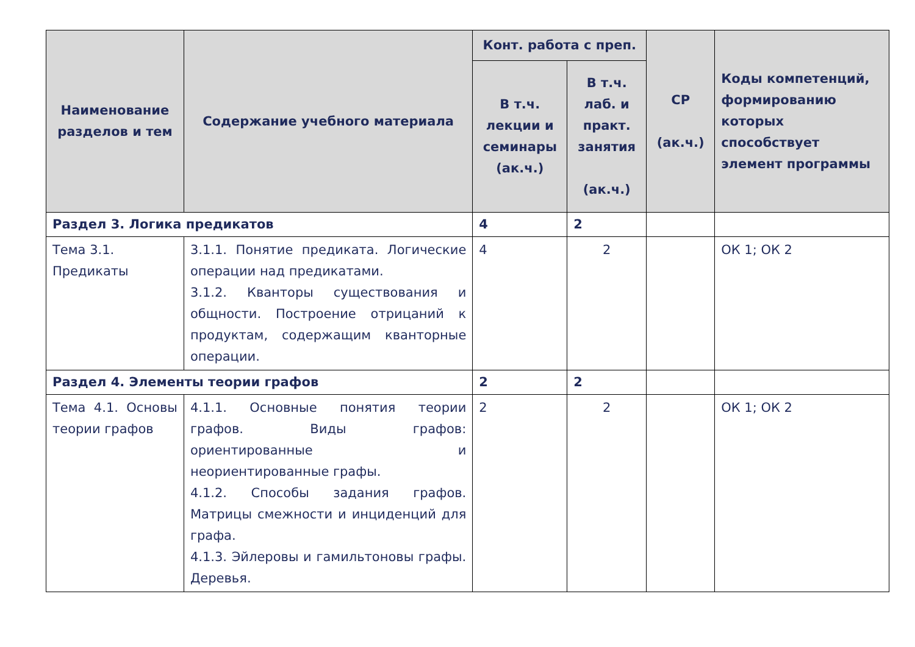| Наименование разделов и тем | Содержание учебного материала | Конт. работа с преп. | | СР (ак.ч.) | Коды компетенций, формированию которых способствует элемент программы |
| --- | --- | --- | --- | --- | --- |
| | | В т.ч. лекции и семинары (ак.ч.) | В т.ч. лаб. и практ. занятия (ак.ч.) | | |
| Раздел 3. Логика предикатов | | 4 | 2 | | |
| Тема 3.1. Предикаты | 3.1.1. Понятие предиката. Логические операции над предикатами. 3.1.2. Кванторы существования и общности. Построение отрицаний к продуктам, содержащим кванторные операции. | 4 | 2 | | ОК 1; ОК 2 |
| Раздел 4. Элементы теории графов | | 2 | 2 | | |
| Тема 4.1. Основы теории графов | 4.1.1. Основные понятия теории графов. Виды графов: ориентированные и неориентированные графы. 4.1.2. Способы задания графов. Матрицы смежности и инциденций для графа. 4.1.3. Эйлеровы и гамильтоновы графы. Деревья. | 2 | 2 | | ОК 1; ОК 2 |